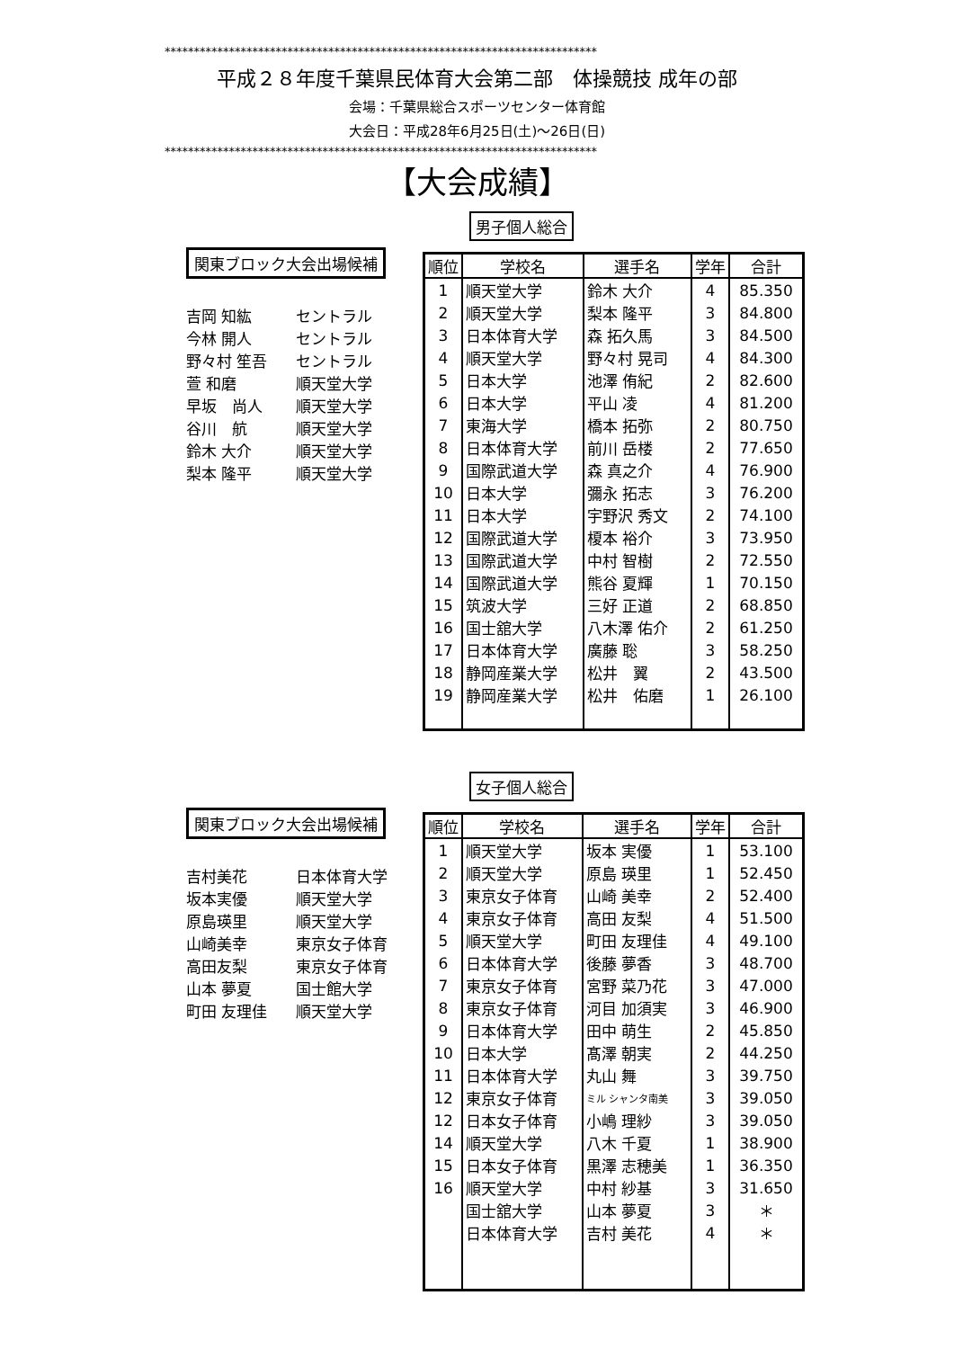**************************************************************************
平成２８年度千葉県民体育大会第二部　体操競技 成年の部
会場：千葉県総合スポーツセンター体育館
大会日：平成28年6月25日(土)～26日(日)
**************************************************************************
【大会成績】
関東ブロック大会出場候補
吉岡 知紘 セントラル
今林 開人 セントラル
野々村 笙吾 セントラル
萱 和磨 順天堂大学
早坂　尚人 順天堂大学
谷川　航 順天堂大学
鈴木 大介 順天堂大学
梨本 隆平 順天堂大学
男子個人総合
| 順位 | 学校名 | 選手名 | 学年 | 合計 |
| --- | --- | --- | --- | --- |
| 1 | 順天堂大学 | 鈴木 大介 | 4 | 85.350 |
| 2 | 順天堂大学 | 梨本 隆平 | 3 | 84.800 |
| 3 | 日本体育大学 | 森 拓久馬 | 3 | 84.500 |
| 4 | 順天堂大学 | 野々村 晃司 | 4 | 84.300 |
| 5 | 日本大学 | 池澤 侑紀 | 2 | 82.600 |
| 6 | 日本大学 | 平山 凌 | 4 | 81.200 |
| 7 | 東海大学 | 橋本 拓弥 | 2 | 80.750 |
| 8 | 日本体育大学 | 前川 岳楼 | 2 | 77.650 |
| 9 | 国際武道大学 | 森 真之介 | 4 | 76.900 |
| 10 | 日本大学 | 彌永 拓志 | 3 | 76.200 |
| 11 | 日本大学 | 宇野沢 秀文 | 2 | 74.100 |
| 12 | 国際武道大学 | 榎本 裕介 | 3 | 73.950 |
| 13 | 国際武道大学 | 中村 智樹 | 2 | 72.550 |
| 14 | 国際武道大学 | 熊谷 夏輝 | 1 | 70.150 |
| 15 | 筑波大学 | 三好 正道 | 2 | 68.850 |
| 16 | 国士舘大学 | 八木澤 佑介 | 2 | 61.250 |
| 17 | 日本体育大学 | 廣藤 聡 | 3 | 58.250 |
| 18 | 静岡産業大学 | 松井 翼 | 2 | 43.500 |
| 19 | 静岡産業大学 | 松井 佑磨 | 1 | 26.100 |
関東ブロック大会出場候補
吉村美花 日本体育大学
坂本実優 順天堂大学
原島瑛里 順天堂大学
山崎美幸 東京女子体育
高田友梨 東京女子体育
山本 夢夏 国士館大学
町田 友理佳 順天堂大学
女子個人総合
| 順位 | 学校名 | 選手名 | 学年 | 合計 |
| --- | --- | --- | --- | --- |
| 1 | 順天堂大学 | 坂本 実優 | 1 | 53.100 |
| 2 | 順天堂大学 | 原島 瑛里 | 1 | 52.450 |
| 3 | 東京女子体育 | 山崎 美幸 | 2 | 52.400 |
| 4 | 東京女子体育 | 高田 友梨 | 4 | 51.500 |
| 5 | 順天堂大学 | 町田 友理佳 | 4 | 49.100 |
| 6 | 日本体育大学 | 後藤 夢香 | 3 | 48.700 |
| 7 | 東京女子体育 | 宮野 菜乃花 | 3 | 47.000 |
| 8 | 東京女子体育 | 河目 加須実 | 3 | 46.900 |
| 9 | 日本体育大学 | 田中 萌生 | 2 | 45.850 |
| 10 | 日本大学 | 髙澤 朝実 | 2 | 44.250 |
| 11 | 日本体育大学 | 丸山 舞 | 3 | 39.750 |
| 12 | 東京女子体育 | ミル シャンタ南美 | 3 | 39.050 |
| 12 | 日本女子体育 | 小嶋 理紗 | 3 | 39.050 |
| 14 | 順天堂大学 | 八木 千夏 | 1 | 38.900 |
| 15 | 日本女子体育 | 黒澤 志穂美 | 1 | 36.350 |
| 16 | 順天堂大学 | 中村 紗基 | 3 | 31.650 |
| | 国士舘大学 | 山本 夢夏 | 3 | ＊ |
| | 日本体育大学 | 吉村 美花 | 4 | ＊ |